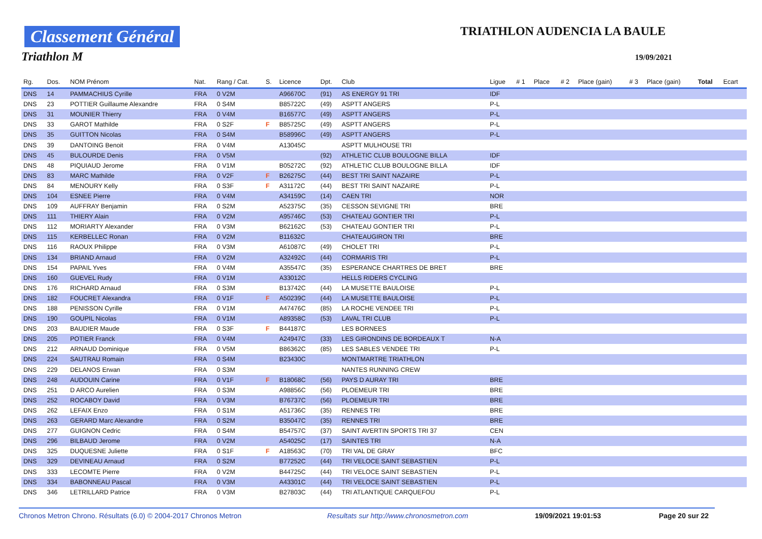Classement Général
Triathlon M
TRIATHLON AUDENCIA LA BAULE
19/09/2021
| Rg. | Dos. | NOM Prénom | Nat. | Rang / Cat. | S. | Licence | Dpt. | Club | Ligue | # 1 | Place | # 2 | Place (gain) | # 3 | Place (gain) | Total | Ecart |
| --- | --- | --- | --- | --- | --- | --- | --- | --- | --- | --- | --- | --- | --- | --- | --- | --- | --- |
| DNS | 14 | PAMMACHIUS Cyrille | FRA | 0 V2M | | A96670C | (91) | AS ENERGY 91 TRI | IDF | | | | | | | | |
| DNS | 23 | POTTIER Guillaume Alexandre | FRA | 0 S4M | | B85722C | (49) | ASPTT ANGERS | P-L | | | | | | | | |
| DNS | 31 | MOUNIER Thierry | FRA | 0 V4M | | B16577C | (49) | ASPTT ANGERS | P-L | | | | | | | | |
| DNS | 33 | GAROT Mathilde | FRA | 0 S2F | F | B85725C | (49) | ASPTT ANGERS | P-L | | | | | | | | |
| DNS | 35 | GUITTON Nicolas | FRA | 0 S4M | | B58996C | (49) | ASPTT ANGERS | P-L | | | | | | | | |
| DNS | 39 | DANTOING Benoit | FRA | 0 V4M | | A13045C | | ASPTT MULHOUSE TRI | | | | | | | | | |
| DNS | 45 | BULOURDE Denis | FRA | 0 V5M | | | (92) | ATHLETIC CLUB BOULOGNE BILLA | IDF | | | | | | | | |
| DNS | 48 | PIQUIAUD Jerome | FRA | 0 V1M | | B05272C | (92) | ATHLETIC CLUB BOULOGNE BILLA | IDF | | | | | | | | |
| DNS | 83 | MARC Mathilde | FRA | 0 V2F | F | B26275C | (44) | BEST TRI SAINT NAZAIRE | P-L | | | | | | | | |
| DNS | 84 | MENOURY Kelly | FRA | 0 S3F | F | A31172C | (44) | BEST TRI SAINT NAZAIRE | P-L | | | | | | | | |
| DNS | 104 | ESNEE Pierre | FRA | 0 V4M | | A34159C | (14) | CAEN TRI | NOR | | | | | | | | |
| DNS | 109 | AUFFRAY Benjamin | FRA | 0 S2M | | A52375C | (35) | CESSON SEVIGNE TRI | BRE | | | | | | | | |
| DNS | 111 | THIERY Alain | FRA | 0 V2M | | A95746C | (53) | CHATEAU GONTIER TRI | P-L | | | | | | | | |
| DNS | 112 | MORIARTY Alexander | FRA | 0 V3M | | B62162C | (53) | CHATEAU GONTIER TRI | P-L | | | | | | | | |
| DNS | 115 | KERBELLEC Ronan | FRA | 0 V2M | | B11632C | | CHATEAUGIRON TRI | BRE | | | | | | | | |
| DNS | 116 | RAOUX Philippe | FRA | 0 V3M | | A61087C | (49) | CHOLET TRI | P-L | | | | | | | | |
| DNS | 134 | BRIAND Arnaud | FRA | 0 V2M | | A32492C | (44) | CORMARIS TRI | P-L | | | | | | | | |
| DNS | 154 | PAPAIL Yves | FRA | 0 V4M | | A35547C | (35) | ESPERANCE CHARTRES DE BRET | BRE | | | | | | | | |
| DNS | 160 | GUEVEL Rudy | FRA | 0 V1M | | A33012C | | HELLS RIDERS CYCLING | | | | | | | | | |
| DNS | 176 | RICHARD Arnaud | FRA | 0 S3M | | B13742C | (44) | LA MUSETTE BAULOISE | P-L | | | | | | | | |
| DNS | 182 | FOUCRET Alexandra | FRA | 0 V1F | F | A50239C | (44) | LA MUSETTE BAULOISE | P-L | | | | | | | | |
| DNS | 188 | PENISSON Cyrille | FRA | 0 V1M | | A47476C | (85) | LA ROCHE VENDEE TRI | P-L | | | | | | | | |
| DNS | 190 | GOUPIL Nicolas | FRA | 0 V1M | | A89358C | (53) | LAVAL TRI CLUB | P-L | | | | | | | | |
| DNS | 203 | BAUDIER Maude | FRA | 0 S3F | F | B44187C | | LES BORNEES | | | | | | | | | |
| DNS | 205 | POTIER Franck | FRA | 0 V4M | | A24947C | (33) | LES GIRONDINS DE BORDEAUX T | N-A | | | | | | | | |
| DNS | 212 | ARNAUD Dominique | FRA | 0 V5M | | B86362C | (85) | LES SABLES VENDEE TRI | P-L | | | | | | | | |
| DNS | 224 | SAUTRAU Romain | FRA | 0 S4M | | B23430C | | MONTMARTRE TRIATHLON | | | | | | | | | |
| DNS | 229 | DELANOS Erwan | FRA | 0 S3M | | | | NANTES RUNNING CREW | | | | | | | | | |
| DNS | 248 | AUDOUIN Carine | FRA | 0 V1F | F | B18068C | (56) | PAYS D AURAY TRI | BRE | | | | | | | | |
| DNS | 251 | D ARCO Aurelien | FRA | 0 S3M | | A98856C | (56) | PLOEMEUR TRI | BRE | | | | | | | | |
| DNS | 252 | ROCABOY David | FRA | 0 V3M | | B76737C | (56) | PLOEMEUR TRI | BRE | | | | | | | | |
| DNS | 262 | LEFAIX Enzo | FRA | 0 S1M | | A51736C | (35) | RENNES TRI | BRE | | | | | | | | |
| DNS | 263 | GERARD Marc Alexandre | FRA | 0 S2M | | B35047C | (35) | RENNES TRI | BRE | | | | | | | | |
| DNS | 277 | GUIGNON Cedric | FRA | 0 S4M | | B54757C | (37) | SAINT AVERTIN SPORTS TRI 37 | CEN | | | | | | | | |
| DNS | 296 | BILBAUD Jerome | FRA | 0 V2M | | A54025C | (17) | SAINTES TRI | N-A | | | | | | | | |
| DNS | 325 | DUQUESNE Juliette | FRA | 0 S1F | F | A18563C | (70) | TRI VAL DE GRAY | BFC | | | | | | | | |
| DNS | 329 | DEVINEAU Arnaud | FRA | 0 S2M | | B77252C | (44) | TRI VELOCE SAINT SEBASTIEN | P-L | | | | | | | | |
| DNS | 333 | LECOMTE Pierre | FRA | 0 V2M | | B44725C | (44) | TRI VELOCE SAINT SEBASTIEN | P-L | | | | | | | | |
| DNS | 334 | BABONNEAU Pascal | FRA | 0 V3M | | A43301C | (44) | TRI VELOCE SAINT SEBASTIEN | P-L | | | | | | | | |
| DNS | 346 | LETRILLARD Patrice | FRA | 0 V3M | | B27803C | (44) | TRI ATLANTIQUE CARQUEFOU | P-L | | | | | | | | |
Chronos Metron Chrono. Résultats (6.0) © 2004-2017 Chronos Metron Resultats sur http://www.chronosmetron.com 19/09/2021 19:01:53 Page 20 sur 22